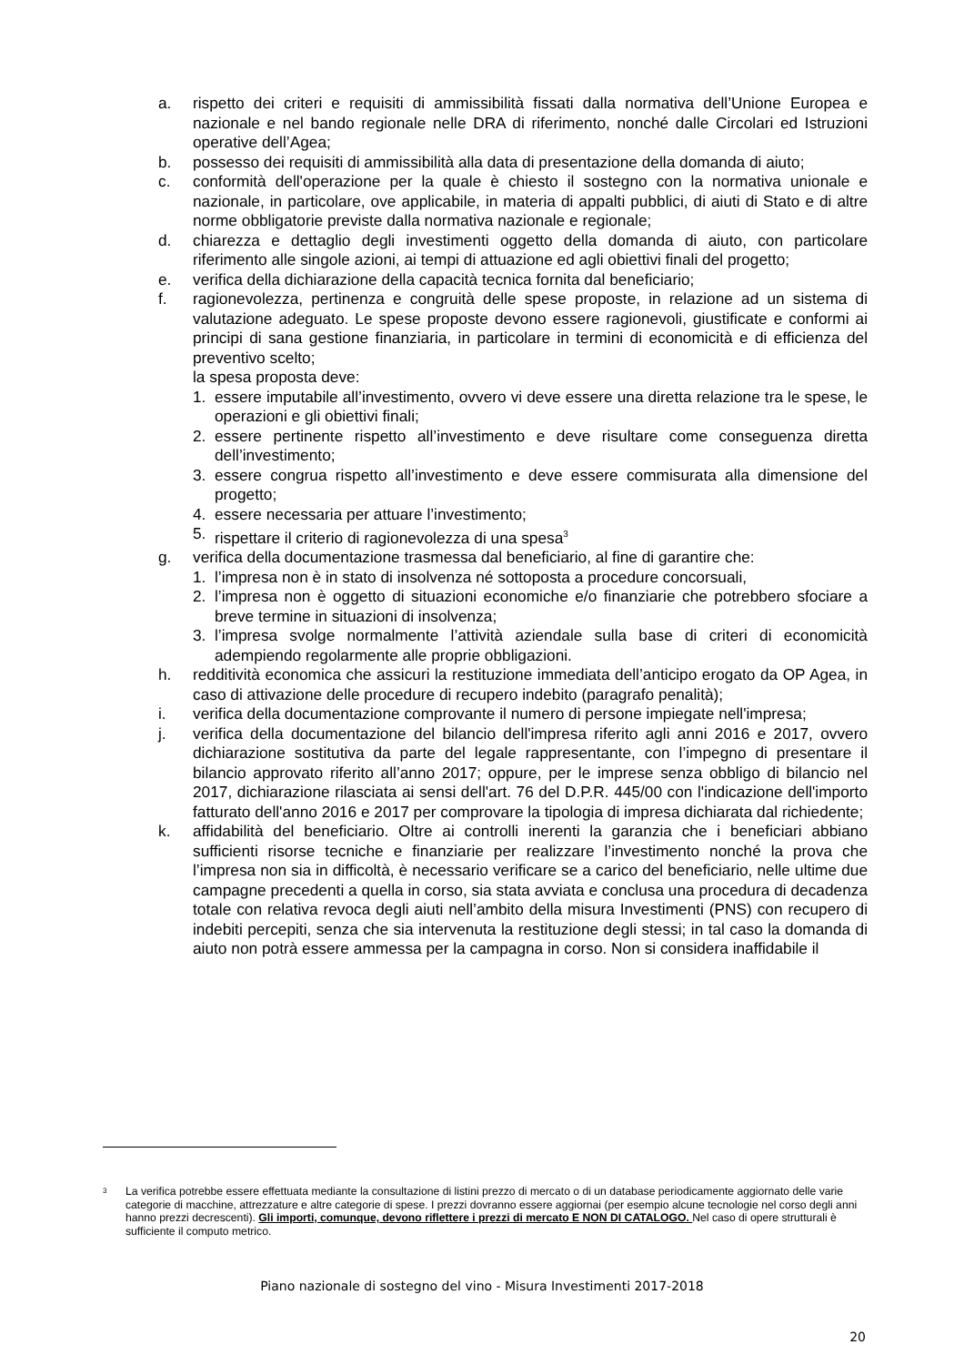a. rispetto dei criteri e requisiti di ammissibilità fissati dalla normativa dell’Unione Europea e nazionale e nel bando regionale nelle DRA di riferimento, nonché dalle Circolari ed Istruzioni operative dell’Agea;
b. possesso dei requisiti di ammissibilità alla data di presentazione della domanda di aiuto;
c. conformità dell'operazione per la quale è chiesto il sostegno con la normativa unionale e nazionale, in particolare, ove applicabile, in materia di appalti pubblici, di aiuti di Stato e di altre norme obbligatorie previste dalla normativa nazionale e regionale;
d. chiarezza e dettaglio degli investimenti oggetto della domanda di aiuto, con particolare riferimento alle singole azioni, ai tempi di attuazione ed agli obiettivi finali del progetto;
e. verifica della dichiarazione della capacità tecnica fornita dal beneficiario;
f. ragionevolezza, pertinenza e congruità delle spese proposte, in relazione ad un sistema di valutazione adeguato. Le spese proposte devono essere ragionevoli, giustificate e conformi ai principi di sana gestione finanziaria, in particolare in termini di economicità e di efficienza del preventivo scelto;
la spesa proposta deve:
1. essere imputabile all’investimento, ovvero vi deve essere una diretta relazione tra le spese, le operazioni e gli obiettivi finali;
2. essere pertinente rispetto all’investimento e deve risultare come conseguenza diretta dell’investimento;
3. essere congrua rispetto all’investimento e deve essere commisurata alla dimensione del progetto;
4. essere necessaria per attuare l’investimento;
5. rispettare il criterio di ragionevolezza di una spesa<sup>3</sup>
g. verifica della documentazione trasmessa dal beneficiario, al fine di garantire che:
1. l’impresa non è in stato di insolvenza né sottoposta a procedure concorsuali,
2. l’impresa non è oggetto di situazioni economiche e/o finanziarie che potrebbero sfociare a breve termine in situazioni di insolvenza;
3. l’impresa svolge normalmente l’attività aziendale sulla base di criteri di economicità adempiendo regolarmente alle proprie obbligazioni.
h. redditività economica che assicuri la restituzione immediata dell’anticipo erogato da OP Agea, in caso di attivazione delle procedure di recupero indebito (paragrafo penalità);
i. verifica della documentazione comprovante il numero di persone impiegate nell'impresa;
j. verifica della documentazione del bilancio dell'impresa riferito agli anni 2016 e 2017, ovvero dichiarazione sostitutiva da parte del legale rappresentante, con l’impegno di presentare il bilancio approvato riferito all’anno 2017; oppure, per le imprese senza obbligo di bilancio nel 2017, dichiarazione rilasciata ai sensi dell'art. 76 del D.P.R. 445/00 con l'indicazione dell'importo fatturato dell'anno 2016 e 2017 per comprovare la tipologia di impresa dichiarata dal richiedente;
k. affidabilità del beneficiario. Oltre ai controlli inerenti la garanzia che i beneficiari abbiano sufficienti risorse tecniche e finanziarie per realizzare l’investimento nonché la prova che l’impresa non sia in difficoltà, è necessario verificare se a carico del beneficiario, nelle ultime due campagne precedenti a quella in corso, sia stata avviata e conclusa una procedura di decadenza totale con relativa revoca degli aiuti nell’ambito della misura Investimenti (PNS) con recupero di indebiti percepiti, senza che sia intervenuta la restituzione degli stessi; in tal caso la domanda di aiuto non potrà essere ammessa per la campagna in corso. Non si considera inaffidabile il
3 La verifica potrebbe essere effettuata mediante la consultazione di listini prezzo di mercato o di un database periodicamente aggiornato delle varie categorie di macchine, attrezzature e altre categorie di spese. I prezzi dovranno essere aggiornai (per esempio alcune tecnologie nel corso degli anni hanno prezzi decrescenti). Gli importi, comunque, devono riflettere i prezzi di mercato E NON DI CATALOGO. Nel caso di opere strutturali è sufficiente il computo metrico.
Piano nazionale di sostegno del vino - Misura Investimenti 2017-2018
20